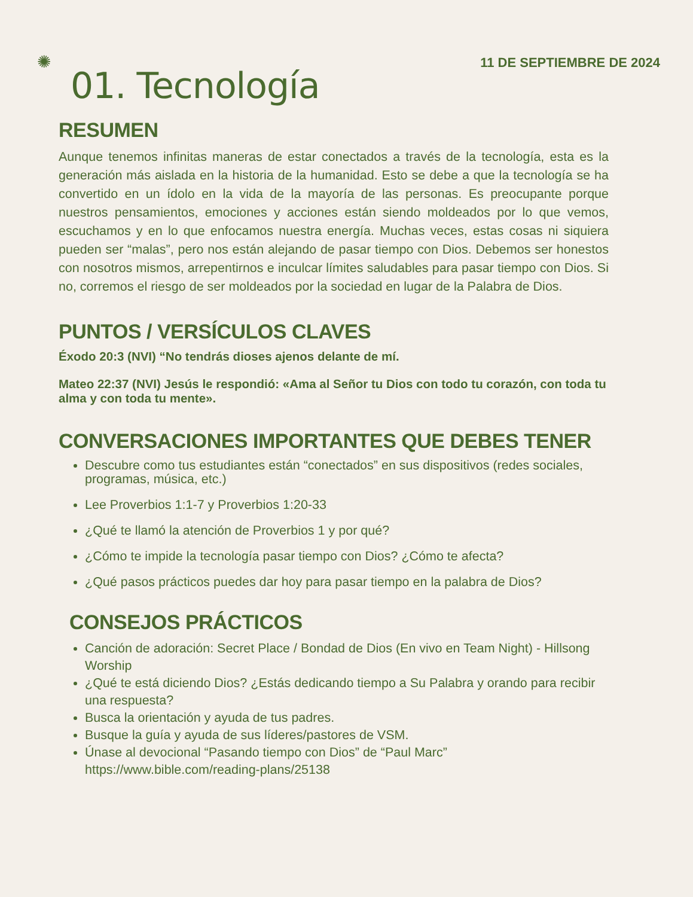11 DE SEPTIEMBRE DE 2024
✺
01. Tecnología
RESUMEN
Aunque tenemos infinitas maneras de estar conectados a través de la tecnología, esta es la generación más aislada en la historia de la humanidad. Esto se debe a que la tecnología se ha convertido en un ídolo en la vida de la mayoría de las personas. Es preocupante porque nuestros pensamientos, emociones y acciones están siendo moldeados por lo que vemos, escuchamos y en lo que enfocamos nuestra energía. Muchas veces, estas cosas ni siquiera pueden ser “malas”, pero nos están alejando de pasar tiempo con Dios. Debemos ser honestos con nosotros mismos, arrepentirnos e inculcar límites saludables para pasar tiempo con Dios. Si no, corremos el riesgo de ser moldeados por la sociedad en lugar de la Palabra de Dios.
PUNTOS / VERSÍCULOS CLAVES
Éxodo 20:3 (NVI) “No tendrás dioses ajenos delante de mí.
Mateo 22:37 (NVI) Jesús le respondió: «Ama al Señor tu Dios con todo tu corazón, con toda tu alma y con toda tu mente».
CONVERSACIONES IMPORTANTES QUE DEBES TENER
Descubre como tus estudiantes están “conectados” en sus dispositivos (redes sociales, programas, música, etc.)
Lee Proverbios 1:1-7 y Proverbios 1:20-33
¿Qué te llamó la atención de Proverbios 1 y por qué?
¿Cómo te impide la tecnología pasar tiempo con Dios? ¿Cómo te afecta?
¿Qué pasos prácticos puedes dar hoy para pasar tiempo en la palabra de Dios?
CONSEJOS PRÁCTICOS
Canción de adoración: Secret Place / Bondad de Dios (En vivo en Team Night) - Hillsong Worship
¿Qué te está diciendo Dios? ¿Estás dedicando tiempo a Su Palabra y orando para recibir una respuesta?
Busca la orientación y ayuda de tus padres.
Busque la guía y ayuda de sus líderes/pastores de VSM.
Únase al devocional “Pasando tiempo con Dios” de “Paul Marc” https://www.bible.com/reading-plans/25138